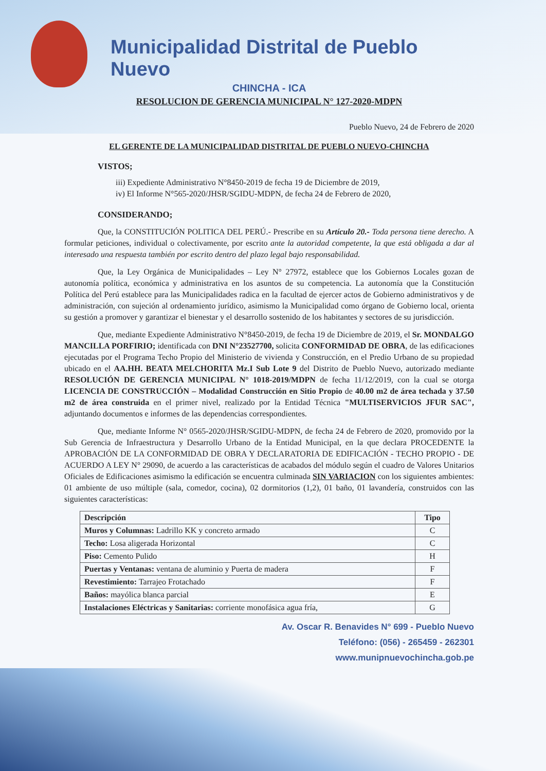Municipalidad Distrital de Pueblo Nuevo
CHINCHA - ICA
RESOLUCION DE GERENCIA MUNICIPAL N° 127-2020-MDPN
Pueblo Nuevo, 24 de Febrero de 2020
EL GERENTE DE LA MUNICIPALIDAD DISTRITAL DE PUEBLO NUEVO-CHINCHA
VISTOS;
iii) Expediente Administrativo N°8450-2019 de fecha 19 de Diciembre de 2019,
iv) El Informe N°565-2020/JHSR/SGIDU-MDPN, de fecha 24 de Febrero de 2020,
CONSIDERANDO;
Que, la CONSTITUCIÓN POLITICA DEL PERÚ.- Prescribe en su Artículo 20.- Toda persona tiene derecho. A formular peticiones, individual o colectivamente, por escrito ante la autoridad competente, la que está obligada a dar al interesado una respuesta también por escrito dentro del plazo legal bajo responsabilidad.
Que, la Ley Orgánica de Municipalidades – Ley N° 27972, establece que los Gobiernos Locales gozan de autonomía política, económica y administrativa en los asuntos de su competencia. La autonomía que la Constitución Política del Perú establece para las Municipalidades radica en la facultad de ejercer actos de Gobierno administrativos y de administración, con sujeción al ordenamiento jurídico, asimismo la Municipalidad como órgano de Gobierno local, orienta su gestión a promover y garantizar el bienestar y el desarrollo sostenido de los habitantes y sectores de su jurisdicción.
Que, mediante Expediente Administrativo N°8450-2019, de fecha 19 de Diciembre de 2019, el Sr. MONDALGO MANCILLA PORFIRIO; identificada con DNI N°23527700, solicita CONFORMIDAD DE OBRA, de las edificaciones ejecutadas por el Programa Techo Propio del Ministerio de vivienda y Construcción, en el Predio Urbano de su propiedad ubicado en el AA.HH. BEATA MELCHORITA Mz.I Sub Lote 9 del Distrito de Pueblo Nuevo, autorizado mediante RESOLUCIÓN DE GERENCIA MUNICIPAL N° 1018-2019/MDPN de fecha 11/12/2019, con la cual se otorga LICENCIA DE CONSTRUCCIÓN – Modalidad Construcción en Sitio Propio de 40.00 m2 de área techada y 37.50 m2 de área construida en el primer nivel, realizado por la Entidad Técnica "MULTISERVICIOS JFUR SAC", adjuntando documentos e informes de las dependencias correspondientes.
Que, mediante Informe N° 0565-2020/JHSR/SGIDU-MDPN, de fecha 24 de Febrero de 2020, promovido por la Sub Gerencia de Infraestructura y Desarrollo Urbano de la Entidad Municipal, en la que declara PROCEDENTE la APROBACIÓN DE LA CONFORMIDAD DE OBRA Y DECLARATORIA DE EDIFICACIÓN - TECHO PROPIO - DE ACUERDO A LEY N° 29090, de acuerdo a las características de acabados del módulo según el cuadro de Valores Unitarios Oficiales de Edificaciones asimismo la edificación se encuentra culminada SIN VARIACION con los siguientes ambientes: 01 ambiente de uso múltiple (sala, comedor, cocina), 02 dormitorios (1,2), 01 baño, 01 lavandería, construidos con las siguientes características:
| Descripción | Tipo |
| --- | --- |
| Muros y Columnas: Ladrillo KK y concreto armado | C |
| Techo: Losa aligerada Horizontal | C |
| Piso: Cemento Pulido | H |
| Puertas y Ventanas: ventana de aluminio y Puerta de madera | F |
| Revestimiento: Tarrajeo Frotachado | F |
| Baños: mayólica blanca parcial | E |
| Instalaciones Eléctricas y Sanitarias: corriente monofásica agua fría, | G |
Av. Oscar R. Benavides N° 699 - Pueblo Nuevo
Teléfono: (056) - 265459 - 262301
www.munipnuevochincha.gob.pe